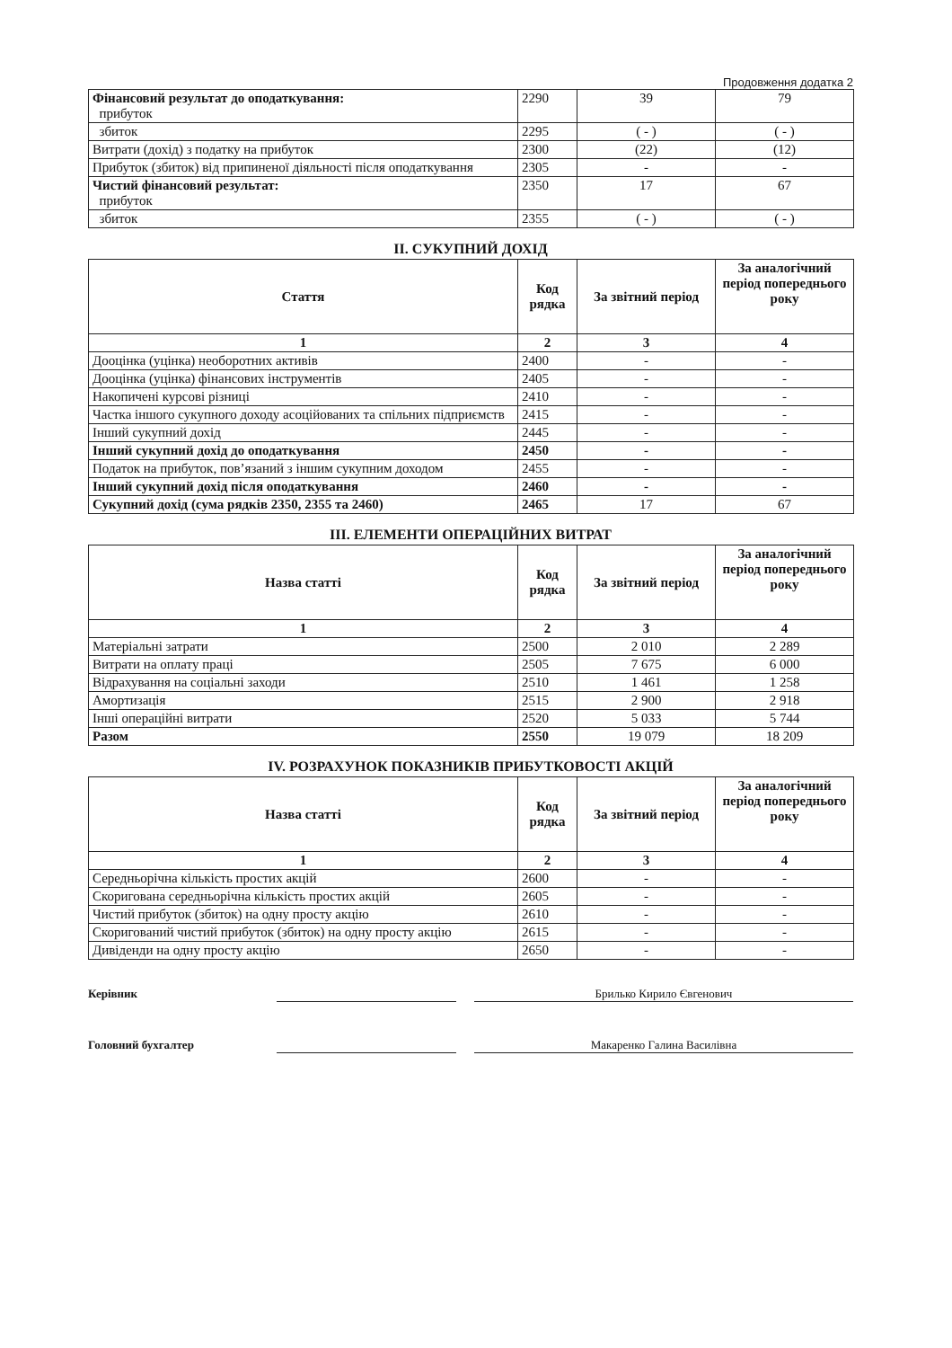Продовження додатка 2
| Фінансовий результат до оподаткування: прибуток | 2290 | 39 | 79 |
| збиток | 2295 | ( - ) | ( - ) |
| Витрати (дохід) з податку на прибуток | 2300 | (22) | (12) |
| Прибуток (збиток) від припиненої діяльності після оподаткування | 2305 | - | - |
| Чистий фінансовий результат: прибуток | 2350 | 17 | 67 |
| збиток | 2355 | ( - ) | ( - ) |
II. СУКУПНИЙ ДОХІД
| Стаття | Код рядка | За звітний період | За аналогічний період попереднього року |
| --- | --- | --- | --- |
| 1 | 2 | 3 | 4 |
| Дооцінка (уцінка) необоротних активів | 2400 | - | - |
| Дооцінка (уцінка) фінансових інструментів | 2405 | - | - |
| Накопичені курсові різниці | 2410 | - | - |
| Частка іншого сукупного доходу асоційованих та спільних підприємств | 2415 | - | - |
| Інший сукупний дохід | 2445 | - | - |
| Інший сукупний дохід до оподаткування | 2450 | - | - |
| Податок на прибуток, пов’язаний з іншим сукупним доходом | 2455 | - | - |
| Інший сукупний дохід після оподаткування | 2460 | - | - |
| Сукупний дохід (сума рядків 2350, 2355 та 2460) | 2465 | 17 | 67 |
III. ЕЛЕМЕНТИ ОПЕРАЦІЙНИХ ВИТРАТ
| Назва статті | Код рядка | За звітний період | За аналогічний період попереднього року |
| --- | --- | --- | --- |
| 1 | 2 | 3 | 4 |
| Матеріальні затрати | 2500 | 2 010 | 2 289 |
| Витрати на оплату праці | 2505 | 7 675 | 6 000 |
| Відрахування на соціальні заходи | 2510 | 1 461 | 1 258 |
| Амортизація | 2515 | 2 900 | 2 918 |
| Інші операційні витрати | 2520 | 5 033 | 5 744 |
| Разом | 2550 | 19 079 | 18 209 |
IV. РОЗРАХУНОК ПОКАЗНИКІВ ПРИБУТКОВОСТІ АКЦІЙ
| Назва статті | Код рядка | За звітний період | За аналогічний період попереднього року |
| --- | --- | --- | --- |
| 1 | 2 | 3 | 4 |
| Середньорічна кількість простих акцій | 2600 | - | - |
| Скоригована середньорічна кількість простих акцій | 2605 | - | - |
| Чистий прибуток (збиток) на одну просту акцію | 2610 | - | - |
| Скоригований чистий прибуток (збиток) на одну просту акцію | 2615 | - | - |
| Дивіденди на одну просту акцію | 2650 | - | - |
Керівник Брилько Кирило Євгенович
Головний бухгалтер Макаренко Галина Василівна